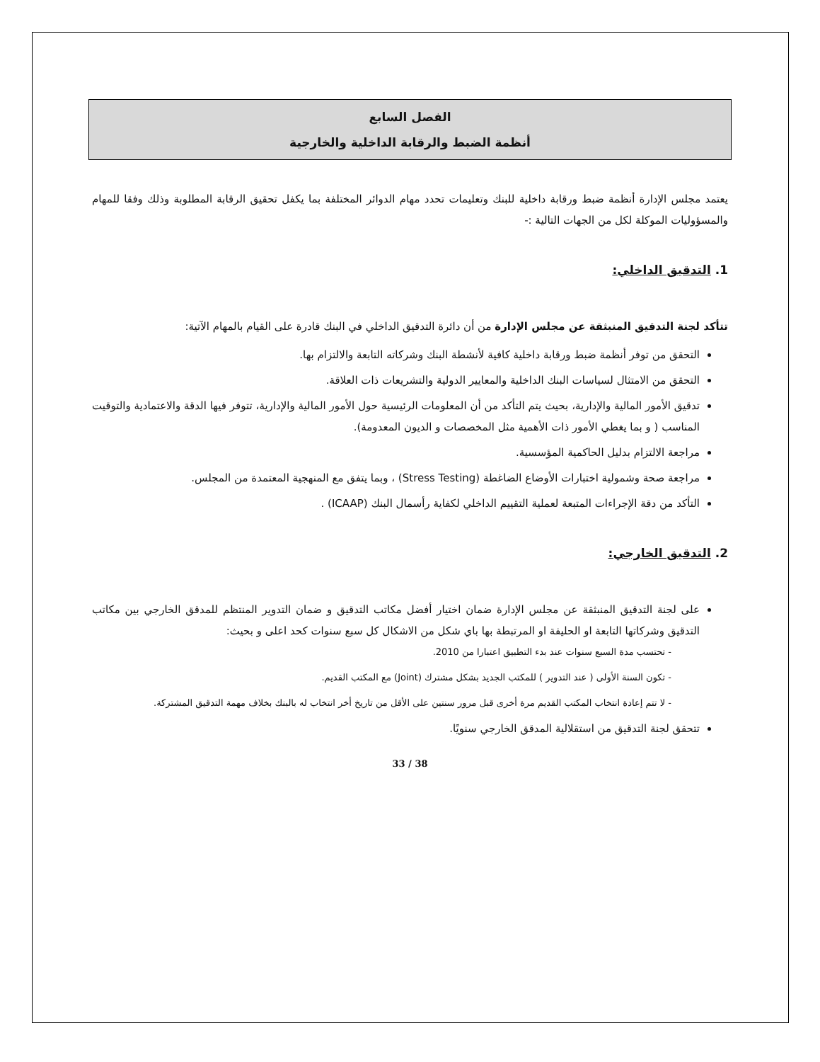الفصل السابع
أنظمة الضبط والرقابة الداخلية والخارجية
يعتمد مجلس الإدارة أنظمة ضبط ورقابة داخلية للبنك وتعليمات تحدد مهام الدوائر المختلفة بما يكفل تحقيق الرقابة المطلوبة وذلك وفقا للمهام والمسؤوليات الموكلة لكل من الجهات التالية :-
1. التدقيق الداخلي:
تتأكد لجنة التدقيق المنبثقة عن مجلس الإدارة من أن دائرة التدقيق الداخلي في البنك قادرة على القيام بالمهام الآتية:
التحقق من توفر أنظمة ضبط ورقابة داخلية كافية لأنشطة البنك وشركاته التابعة والالتزام بها.
التحقق من الامتثال لسياسات البنك الداخلية والمعايير الدولية والتشريعات ذات العلاقة.
تدقيق الأمور المالية والإدارية، بحيث يتم التأكد من أن المعلومات الرئيسية حول الأمور المالية والإدارية، تتوفر فيها الدقة والاعتمادية والتوقيت المناسب ( و بما يغطي الأمور ذات الأهمية مثل المخصصات و الديون المعدومة).
مراجعة الالتزام بدليل الحاكمية المؤسسية.
مراجعة صحة وشمولية اختبارات الأوضاع الضاغطة (Stress Testing) ، وبما يتفق مع المنهجية المعتمدة من المجلس.
التأكد من دقة الإجراءات المتبعة لعملية التقييم الداخلي لكفاية رأسمال البنك (ICAAP) .
2. التدقيق الخارجي:
على لجنة التدقيق المنبثقة عن مجلس الإدارة ضمان اختيار أفضل مكاتب التدقيق و ضمان التدوير المنتظم للمدقق الخارجي بين مكاتب التدقيق وشركاتها التابعة او الحليفة او المرتبطة بها باي شكل من الاشكال كل سبع سنوات كحد اعلى و بحيث:
- تحتسب مدة السبع سنوات عند بدء التطبيق اعتبارا من 2010.
- تكون السنة الأولى ( عند التدوير ) للمكتب الجديد بشكل مشترك (Joint) مع المكتب القديم.
- لا تتم إعادة انتخاب المكتب القديم مرة أخرى قبل مرور سنتين على الأقل من تاريخ أخر انتخاب له بالبنك بخلاف مهمة التدقيق المشتركة.
تتحقق لجنة التدقيق من استقلالية المدقق الخارجي سنويًا.
33 / 38